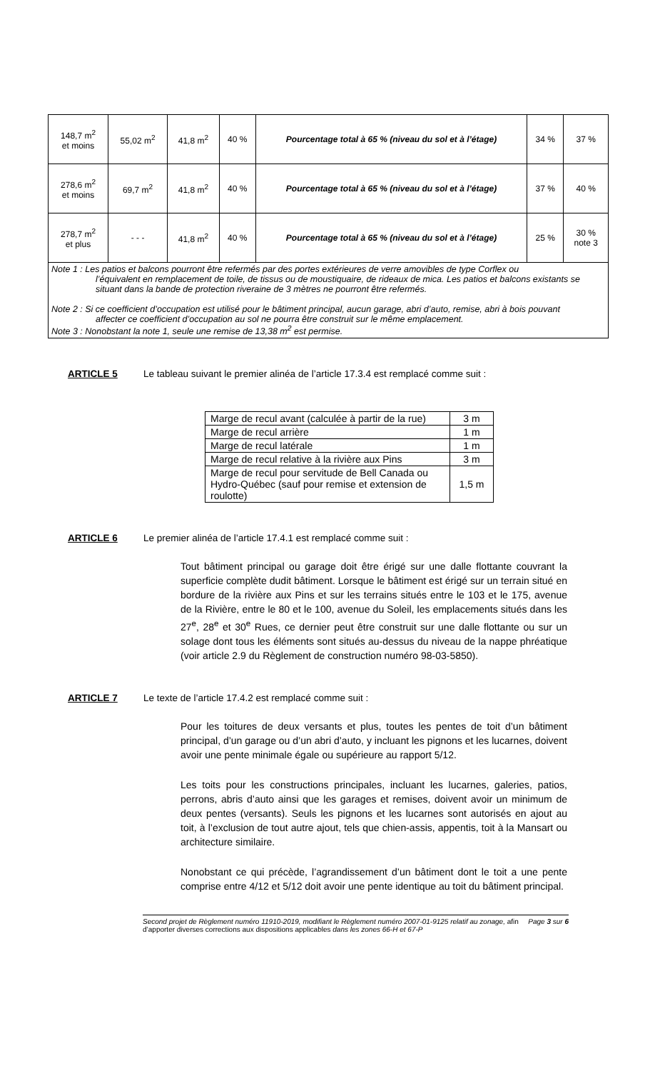| 148,7 m<sup>2</sup> et moins | 55,02 m<sup>2</sup> | 41,8 m<sup>2</sup> | 40 % | Pourcentage total à 65 % (niveau du sol et à l’étage) | 34 % | 37 % |
| 278,6 m<sup>2</sup> et moins | 69,7 m<sup>2</sup> | 41,8 m<sup>2</sup> | 40 % | Pourcentage total à 65 % (niveau du sol et à l’étage) | 37 % | 40 % |
| 278,7 m<sup>2</sup> et plus | - - - | 41,8 m<sup>2</sup> | 40 % | Pourcentage total à 65 % (niveau du sol et à l’étage) | 25 % | 30 % note 3 |
| Note 1 : Les patios et balcons pourront être refermés par des portes extérieures de verre amovibles de type Corflex ou l’équivalent en remplacement de toile, de tissus ou de moustiquaire, de rideaux de mica. Les patios et balcons existants se situant dans la bande de protection riveraine de 3 mètres ne pourront être refermés. Note 2 : Si ce coefficient d’occupation est utilisé pour le bâtiment principal, aucun garage, abri d’auto, remise, abri à bois pouvant affecter ce coefficient d’occupation au sol ne pourra être construit sur le même emplacement. Note 3 : Nonobstant la note 1, seule une remise de 13,38 m<sup>2</sup> est permise. | | | | | | |
ARTICLE 5 Le tableau suivant le premier alinéa de l’article 17.3.4 est remplacé comme suit :
| Marge de recul avant (calculée à partir de la rue) | 3 m |
| Marge de recul arrière | 1 m |
| Marge de recul latérale | 1 m |
| Marge de recul relative à la rivière aux Pins | 3 m |
| Marge de recul pour servitude de Bell Canada ou Hydro-Québec (sauf pour remise et extension de roulotte) | 1,5 m |
ARTICLE 6 Le premier alinéa de l’article 17.4.1 est remplacé comme suit :
Tout bâtiment principal ou garage doit être érigé sur une dalle flottante couvrant la superficie complète dudit bâtiment. Lorsque le bâtiment est érigé sur un terrain situé en bordure de la rivière aux Pins et sur les terrains situés entre le 103 et le 175, avenue de la Rivière, entre le 80 et le 100, avenue du Soleil, les emplacements situés dans les 27<sup>e</sup>, 28<sup>e</sup> et 30<sup>e</sup> Rues, ce dernier peut être construit sur une dalle flottante ou sur un solage dont tous les éléments sont situés au-dessus du niveau de la nappe phréatique (voir article 2.9 du Règlement de construction numéro 98-03-5850).
ARTICLE 7 Le texte de l’article 17.4.2 est remplacé comme suit :
Pour les toitures de deux versants et plus, toutes les pentes de toit d’un bâtiment principal, d’un garage ou d’un abri d’auto, y incluant les pignons et les lucarnes, doivent avoir une pente minimale égale ou supérieure au rapport 5/12.
Les toits pour les constructions principales, incluant les lucarnes, galeries, patios, perrons, abris d’auto ainsi que les garages et remises, doivent avoir un minimum de deux pentes (versants). Seuls les pignons et les lucarnes sont autorisés en ajout au toit, à l’exclusion de tout autre ajout, tels que chien-assis, appentis, toit à la Mansart ou architecture similaire.
Nonobstant ce qui précède, l’agrandissement d’un bâtiment dont le toit a une pente comprise entre 4/12 et 5/12 doit avoir une pente identique au toit du bâtiment principal.
Second projet de Règlement numéro 11910-2019, modifiant le Règlement numéro 2007-01-9125 relatif au zonage, afin d’apporter diverses corrections aux dispositions applicables dans les zones 66-H et 67-P Page 3 sur 6